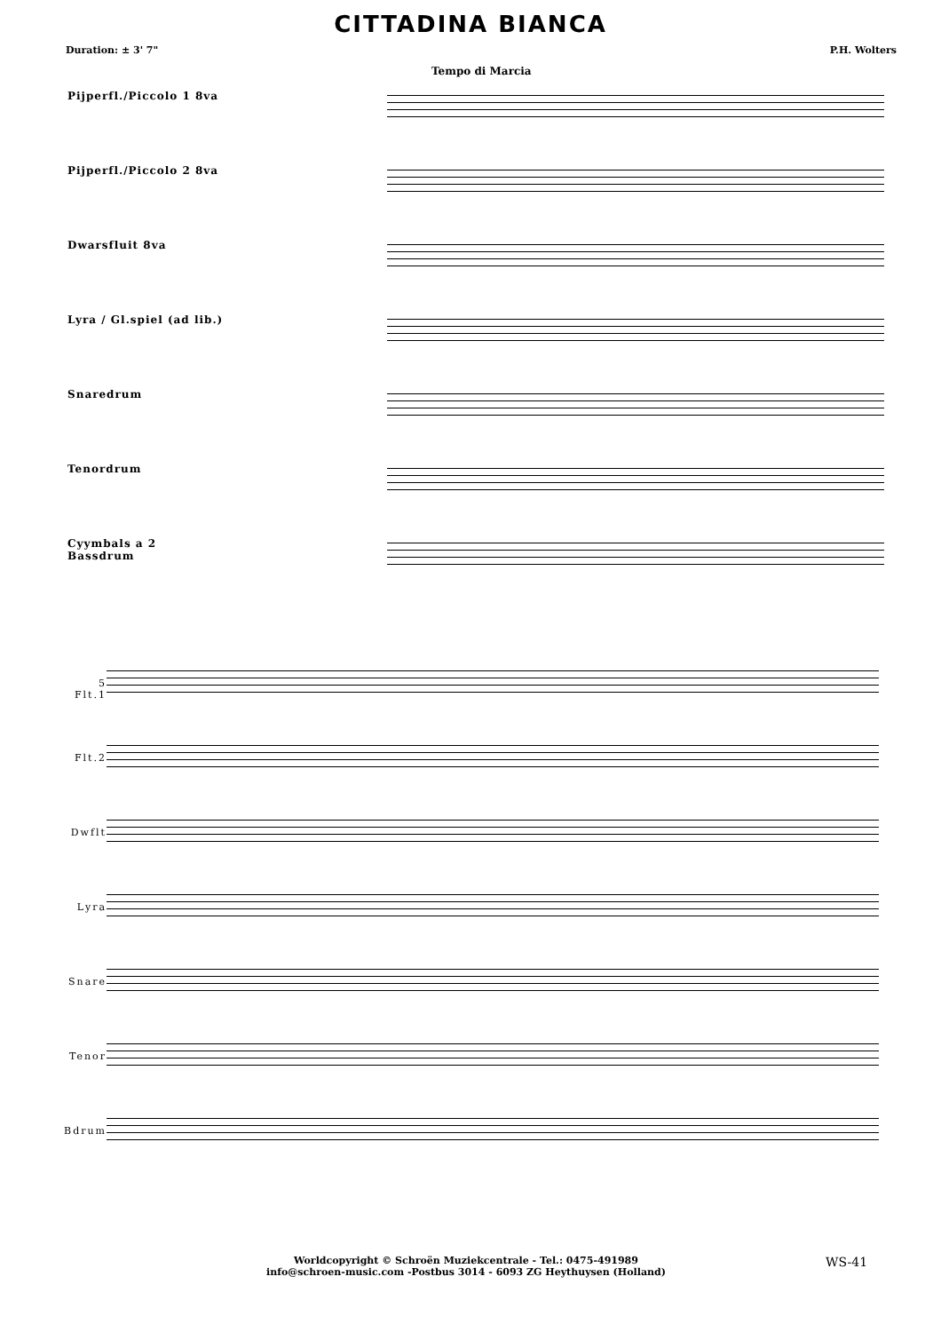CITTADINA BIANCA
Duration: ± 3' 7" P.H. Wolters
Tempo di Marcia
Pijperfl./Piccolo 1 8va
Pijperfl./Piccolo 2 8va
Dwarsfluit 8va
Lyra / Gl.spiel (ad lib.)
Snaredrum
Tenordrum
Cyymbals a 2
Bassdrum
5
Flt.1
Flt.2
Dwflt
Lyra
Snare
Tenor
Bdrum
Worldcopyright © Schroën Muziekcentrale - Tel.: 0475-491989
info@schroen-music.com -Postbus 3014 - 6093 ZG Heythuysen (Holland)
WS-41